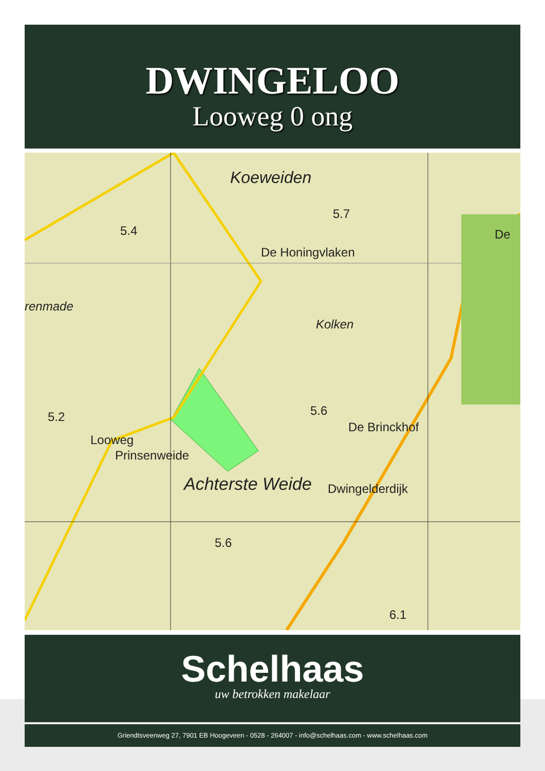DWINGELOO
Looweg 0 ong
Koeweiden
5.4
5.7
De Honingvlaken
renmade
Kolken
De
5.2 5.6
De Brinckhof
Looweg
Prinsenweide
Achterste Weide Dwingelderdijk
5.6
6.1
Schelhaas
uw betrokken makelaar
Griendtsveenweg 27, 7901 EB Hoogeveen - 0528 - 264007 - info@schelhaas.com - www.schelhaas.com